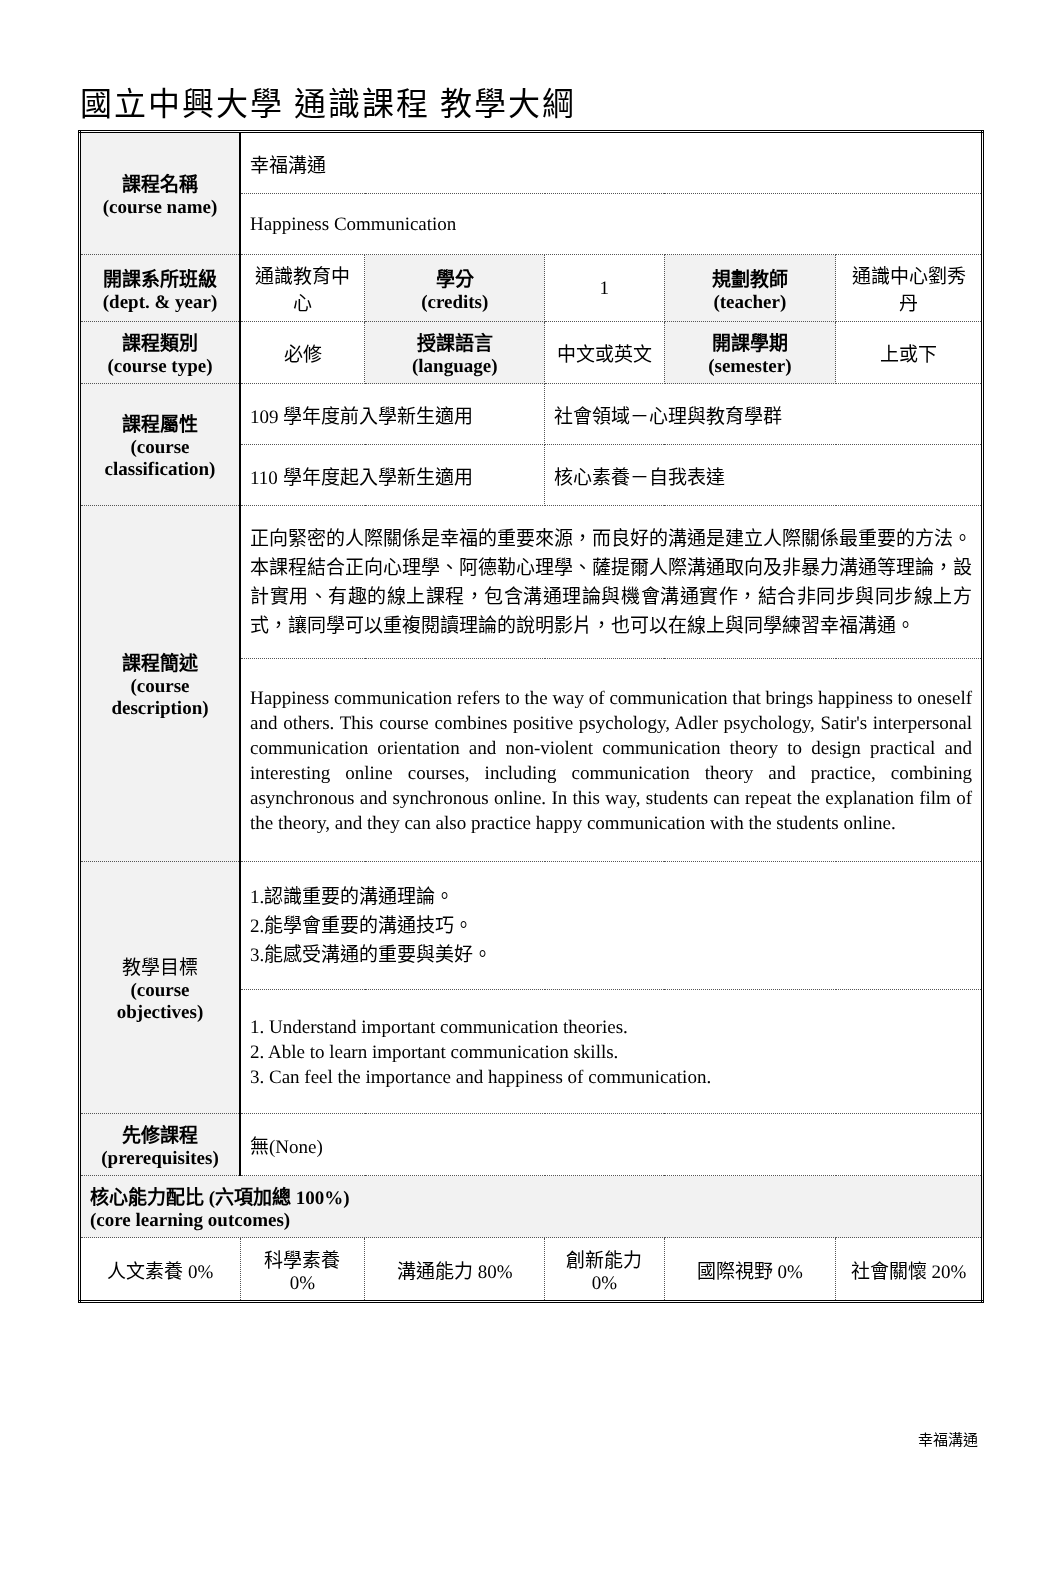國立中興大學 通識課程 教學大綱
| 課程名稱 (course name) | 幸福溝通 | | | | | |
| | Happiness Communication | | | | | |
| 開課系所班級 (dept. & year) | 通識教育中心 | 學分 (credits) | 1 | 規劃教師 (teacher) | 通識中心劉秀丹 | |
| 課程類別 (course type) | 必修 | 授課語言 (language) | 中文或英文 | 開課學期 (semester) | 上或下 | |
| 課程屬性 (course classification) | 109 學年度前入學新生適用 | | 社會領域－心理與教育學群 | | | |
| | 110 學年度起入學新生適用 | | 核心素養－自我表達 | | | |
| 課程簡述 (course description) | 正向緊密的人際關係是幸福的重要來源，而良好的溝通是建立人際關係最重要的方法。本課程結合正向心理學、阿德勒心理學、薩提爾人際溝通取向及非暴力溝通等理論，設計實用、有趣的線上課程，包含溝通理論與機會溝通實作，結合非同步與同步線上方式，讓同學可以重複閱讀理論的說明影片，也可以在線上與同學練習幸福溝通。 | | | | | |
| | Happiness communication refers to the way of communication that brings happiness to oneself and others. This course combines positive psychology, Adler psychology, Satir's interpersonal communication orientation and non-violent communication theory to design practical and interesting online courses, including communication theory and practice, combining asynchronous and synchronous online. In this way, students can repeat the explanation film of the theory, and they can also practice happy communication with the students online. | | | | | |
| 教學目標 (course objectives) | 1.認識重要的溝通理論。 2.能學會重要的溝通技巧。 3.能感受溝通的重要與美好。 | | | | | |
| | 1. Understand important communication theories. 2. Able to learn important communication skills. 3. Can feel the importance and happiness of communication. | | | | | |
| 先修課程 (prerequisites) | 無(None) | | | | | |
| 核心能力配比 (六項加總 100%) (core learning outcomes) | | | | | | |
| 人文素養 0% | 科學素養 0% | 溝通能力 80% | 創新能力 0% | 國際視野 0% | | 社會關懷 20% |
幸福溝通